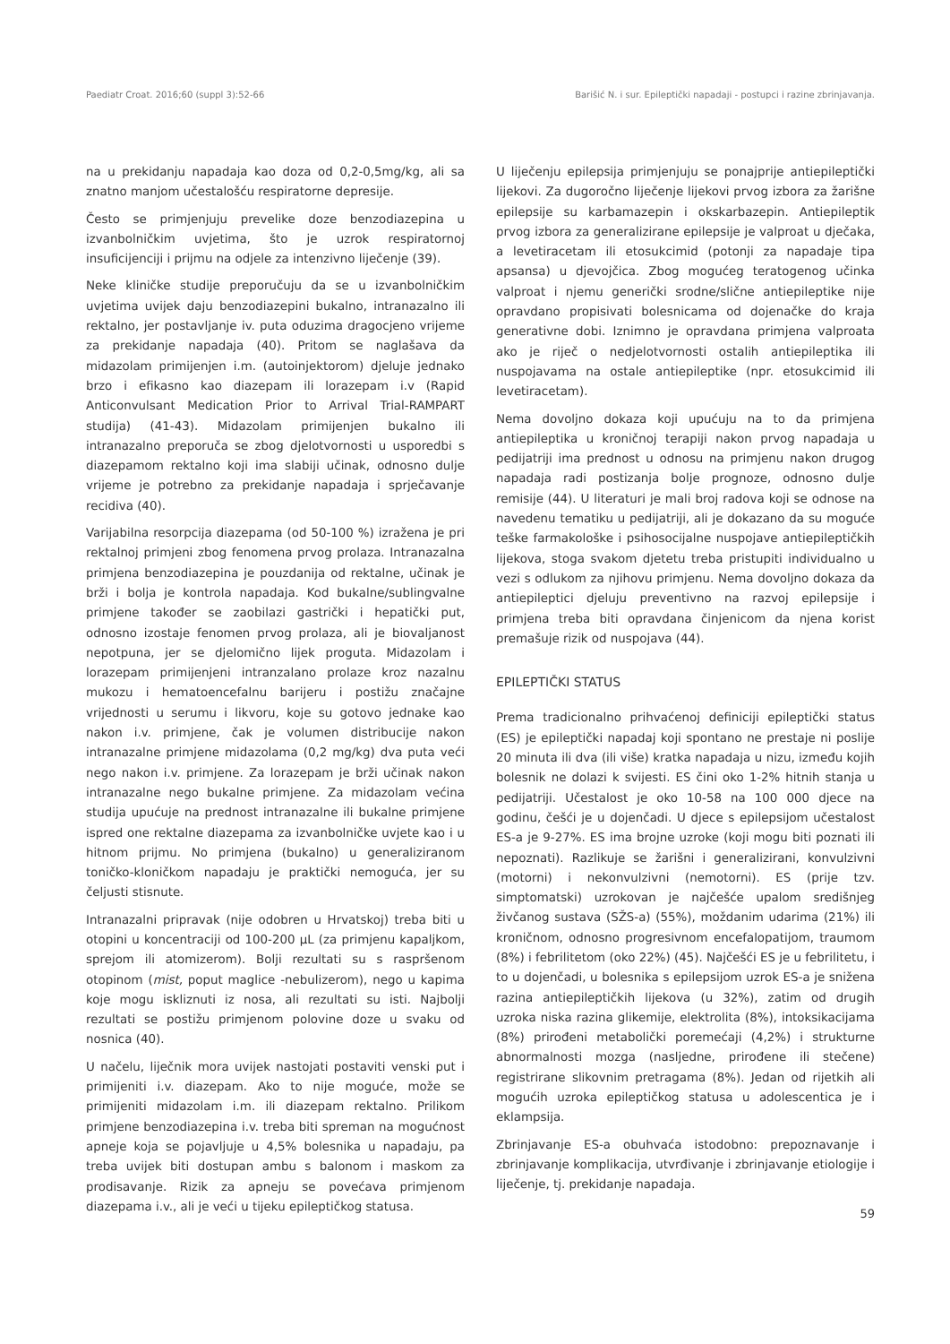Paediatr Croat. 2016;60 (suppl 3):52-66 Barišić N. i sur. Epileptički napadaji - postupci i razine zbrinjavanja.
na u prekidanju napadaja kao doza od 0,2-0,5mg/kg, ali sa znatno manjom učestalošću respiratorne depresije.
Često se primjenjuju prevelike doze benzodiazepina u izvanbolničkim uvjetima, što je uzrok respiratornoj insuficijenciji i prijmu na odjele za intenzivno liječenje (39).
Neke kliničke studije preporučuju da se u izvanbolničkim uvjetima uvijek daju benzodiazepini bukalno, intranazalno ili rektalno, jer postavljanje iv. puta oduzima dragocjeno vrijeme za prekidanje napadaja (40). Pritom se naglašava da midazolam primijenjen i.m. (autoinjektorom) djeluje jednako brzo i efikasno kao diazepam ili lorazepam i.v (Rapid Anticonvulsant Medication Prior to Arrival Trial-RAMPART studija) (41-43). Midazolam primijenjen bukalno ili intranazalno preporuča se zbog djelotvornosti u usporedbi s diazepamom rektalno koji ima slabiji učinak, odnosno dulje vrijeme je potrebno za prekidanje napadaja i sprječavanje recidiva (40).
Varijabilna resorpcija diazepama (od 50-100 %) izražena je pri rektalnoj primjeni zbog fenomena prvog prolaza. Intranazalna primjena benzodiazepina je pouzdanija od rektalne, učinak je brži i bolja je kontrola napadaja. Kod bukalne/sublingvalne primjene također se zaobilazi gastrički i hepatički put, odnosno izostaje fenomen prvog prolaza, ali je biovaljanost nepotpuna, jer se djelomično lijek proguta. Midazolam i lorazepam primijenjeni intranzalano prolaze kroz nazalnu mukozu i hematoencefalnu barijeru i postižu značajne vrijednosti u serumu i likvoru, koje su gotovo jednake kao nakon i.v. primjene, čak je volumen distribucije nakon intranazalne primjene midazolama (0,2 mg/kg) dva puta veći nego nakon i.v. primjene. Za lorazepam je brži učinak nakon intranazalne nego bukalne primjene. Za midazolam većina studija upućuje na prednost intranazalne ili bukalne primjene ispred one rektalne diazepama za izvanbolničke uvjete kao i u hitnom prijmu. No primjena (bukalno) u generaliziranom toničko-kloničkom napadaju je praktički nemoguća, jer su čeljusti stisnute.
Intranazalni pripravak (nije odobren u Hrvatskoj) treba biti u otopini u koncentraciji od 100-200 μL (za primjenu kapaljkom, sprejom ili atomizerom). Bolji rezultati su s raspršenom otopinom (mist, poput maglice -nebulizerom), nego u kapima koje mogu iskliznuti iz nosa, ali rezultati su isti. Najbolji rezultati se postižu primjenom polovine doze u svaku od nosnica (40).
U načelu, liječnik mora uvijek nastojati postaviti venski put i primijeniti i.v. diazepam. Ako to nije moguće, može se primijeniti midazolam i.m. ili diazepam rektalno. Prilikom primjene benzodiazepina i.v. treba biti spreman na mogućnost apneje koja se pojavljuje u 4,5% bolesnika u napadaju, pa treba uvijek biti dostupan ambu s balonom i maskom za prodisavanje. Rizik za apneju se povećava primjenom diazepama i.v., ali je veći u tijeku epileptičkog statusa.
U liječenju epilepsija primjenjuju se ponajprije antiepileptički lijekovi. Za dugoročno liječenje lijekovi prvog izbora za žarišne epilepsije su karbamazepin i okskarbazepin. Antiepileptik prvog izbora za generalizirane epilepsije je valproat u dječaka, a levetiracetam ili etosukcimid (potonji za napadaje tipa apsansa) u djevojčica. Zbog mogućeg teratogenog učinka valproat i njemu generički srodne/slične antiepileptike nije opravdano propisivati bolesnicama od dojenačke do kraja generativne dobi. Iznimno je opravdana primjena valproata ako je riječ o nedjelotvornosti ostalih antiepileptika ili nuspojavama na ostale antiepileptike (npr. etosukcimid ili levetiracetam).
Nema dovoljno dokaza koji upućuju na to da primjena antiepileptika u kroničnoj terapiji nakon prvog napadaja u pedijatriji ima prednost u odnosu na primjenu nakon drugog napadaja radi postizanja bolje prognoze, odnosno dulje remisije (44). U literaturi je mali broj radova koji se odnose na navedenu tematiku u pedijatriji, ali je dokazano da su moguće teške farmakološke i psihosocijalne nuspojave antiepileptičkih lijekova, stoga svakom djetetu treba pristupiti individualno u vezi s odlukom za njihovu primjenu. Nema dovoljno dokaza da antiepileptici djeluju preventivno na razvoj epilepsije i primjena treba biti opravdana činjenicom da njena korist premašuje rizik od nuspojava (44).
EPILEPTIČKI STATUS
Prema tradicionalno prihvaćenoj definiciji epileptički status (ES) je epileptički napadaj koji spontano ne prestaje ni poslije 20 minuta ili dva (ili više) kratka napadaja u nizu, između kojih bolesnik ne dolazi k svijesti. ES čini oko 1-2% hitnih stanja u pedijatriji. Učestalost je oko 10-58 na 100 000 djece na godinu, češći je u dojenčadi. U djece s epilepsijom učestalost ES-a je 9-27%. ES ima brojne uzroke (koji mogu biti poznati ili nepoznati). Razlikuje se žarišni i generalizirani, konvulzivni (motorni) i nekonvulzivni (nemotorni). ES (prije tzv. simptomatski) uzrokovan je najčešće upalom središnjeg živčanog sustava (SŽS-a) (55%), moždanim udarima (21%) ili kroničnom, odnosno progresivnom encefalopatijom, traumom (8%) i febrilitetom (oko 22%) (45). Najčešći ES je u febrilitetu, i to u dojenčadi, u bolesnika s epilepsijom uzrok ES-a je snižena razina antiepileptičkih lijekova (u 32%), zatim od drugih uzroka niska razina glikemije, elektrolita (8%), intoksikacijama (8%) prirođeni metabolički poremećaji (4,2%) i strukturne abnormalnosti mozga (nasljedne, prirođene ili stečene) registrirane slikovnim pretragama (8%). Jedan od rijetkih ali mogućih uzroka epileptičkog statusa u adolescentica je i eklampsija.
Zbrinjavanje ES-a obuhvaća istodobno: prepoznavanje i zbrinjavanje komplikacija, utvrđivanje i zbrinjavanje etiologije i liječenje, tj. prekidanje napadaja.
59